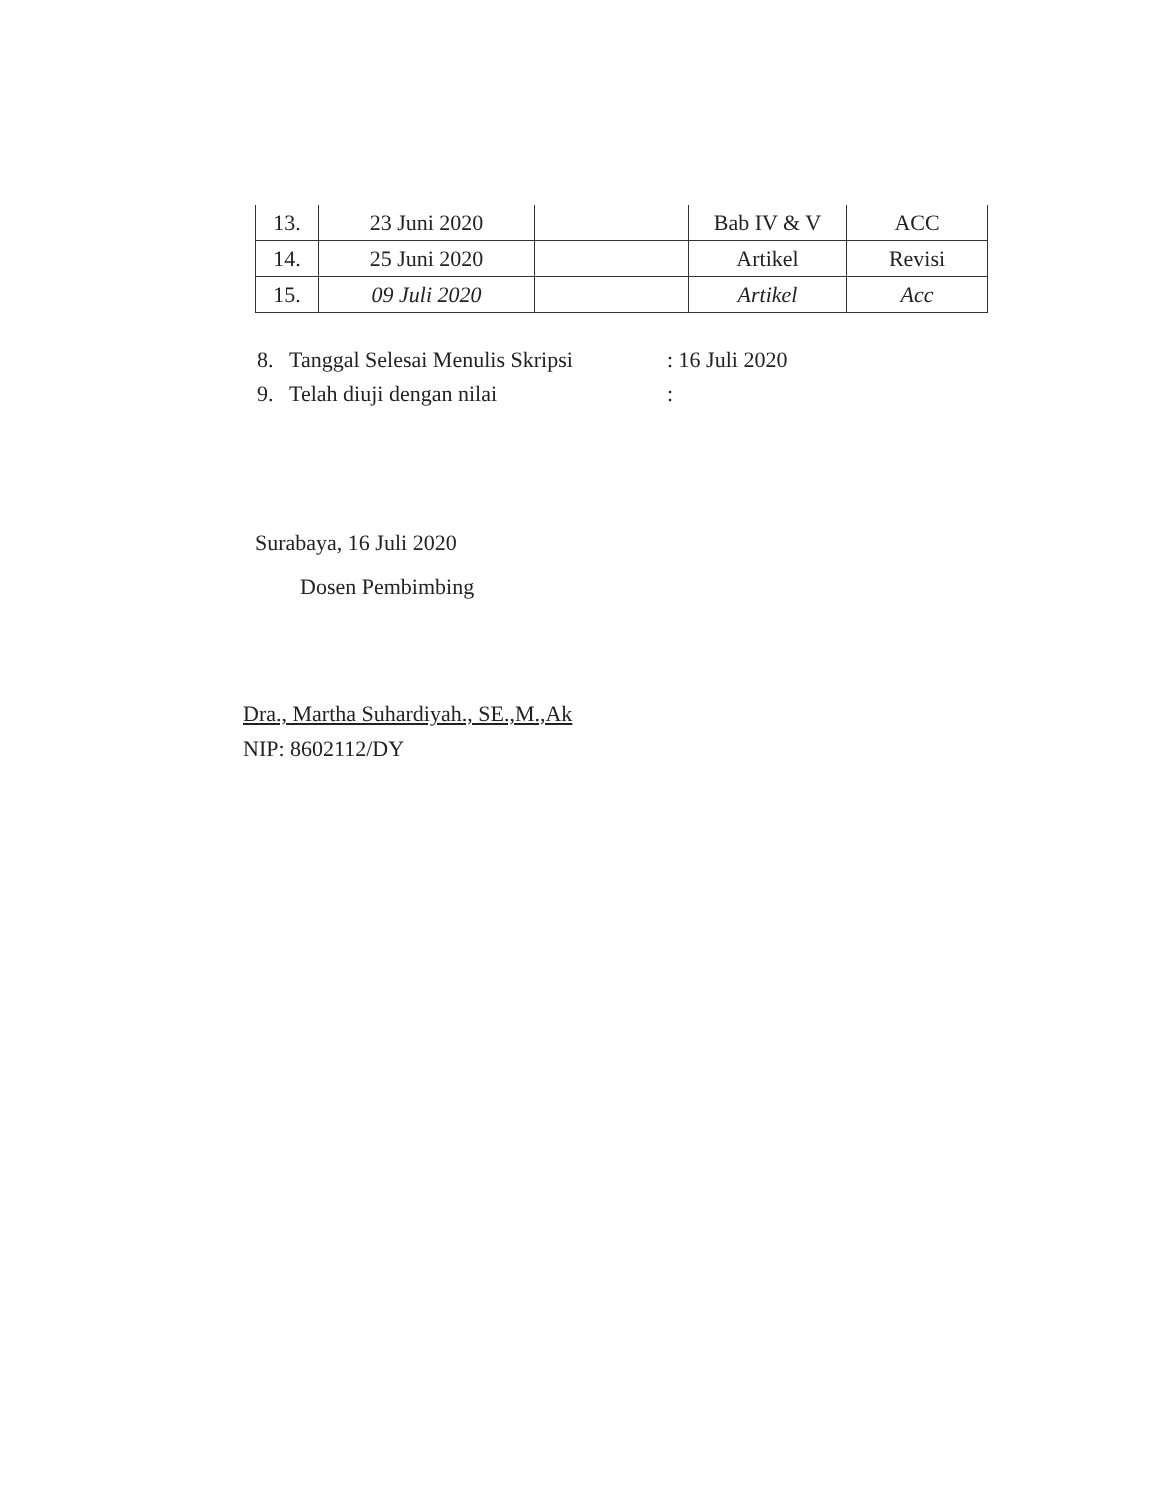| 13. | 23 Juni 2020 | | Bab IV & V | ACC |
| 14. | 25 Juni 2020 | | Artikel | Revisi |
| 15. | 09 Juli 2020 | | Artikel | Acc |
8. Tanggal Selesai Menulis Skripsi: 16 Juli 2020
9. Telah diuji dengan nilai:
Surabaya, 16 Juli 2020
Dosen Pembimbing
Dra., Martha Suhardiyah., SE.,M.,Ak
NIP: 8602112/DY